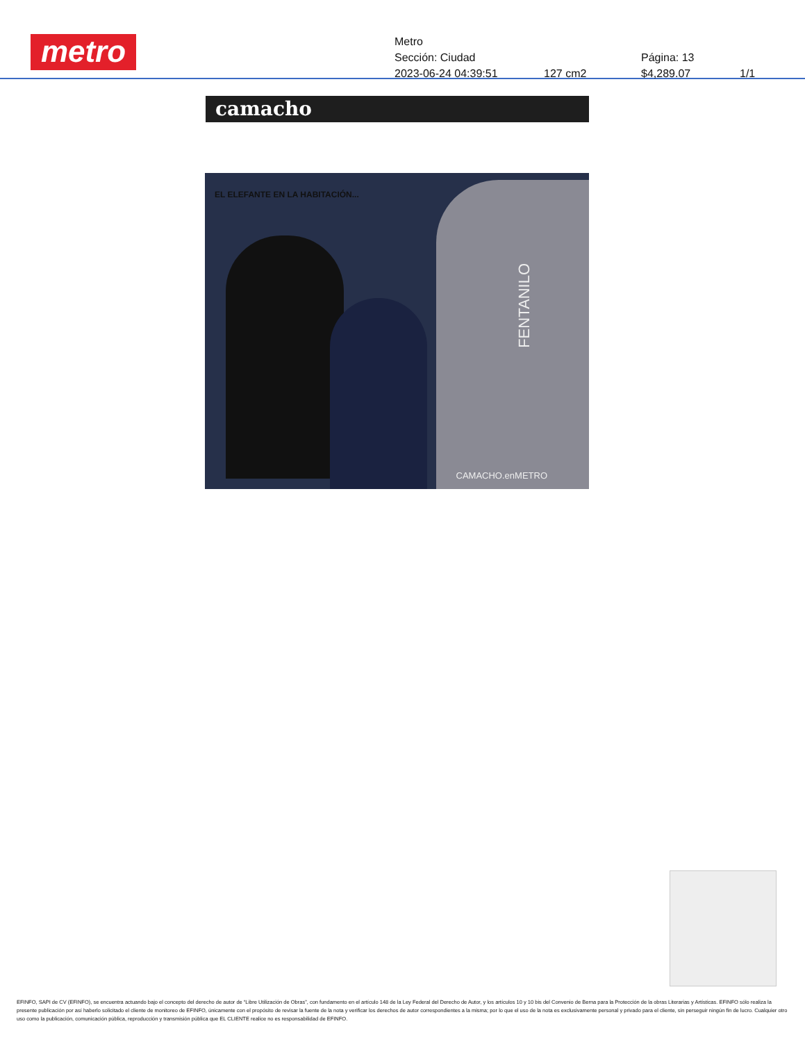metro
Metro
Sección: Ciudad Página: 13
2023-06-24 04:39:51 127 cm2 $4,289.07 1/1
camacho
EL ELEFANTE EN LA HABITACIÓN...
FENTANILO
CAMACHO.enMETRO
EFINFO, SAPI de CV (EFINFO), se encuentra actuando bajo el concepto del derecho de autor de “Libre Utilización de Obras”, con fundamento en el artículo 148 de la Ley Federal del Derecho de Autor, y los artículos 10 y 10 bis del Convenio de Berna para la Protección de la obras Literarias y Artísticas. EFINFO sólo realiza la presente publicación por así haberlo solicitado el cliente de monitoreo de EFINFO, únicamente con el propósito de revisar la fuente de la nota y verificar los derechos de autor correspondientes a la misma; por lo que el uso de la nota es exclusivamente personal y privado para el cliente, sin perseguir ningún fin de lucro. Cualquier otro uso como la publicación, comunicación pública, reproducción y transmisión pública que EL CLIENTE realice no es responsabilidad de EFINFO.